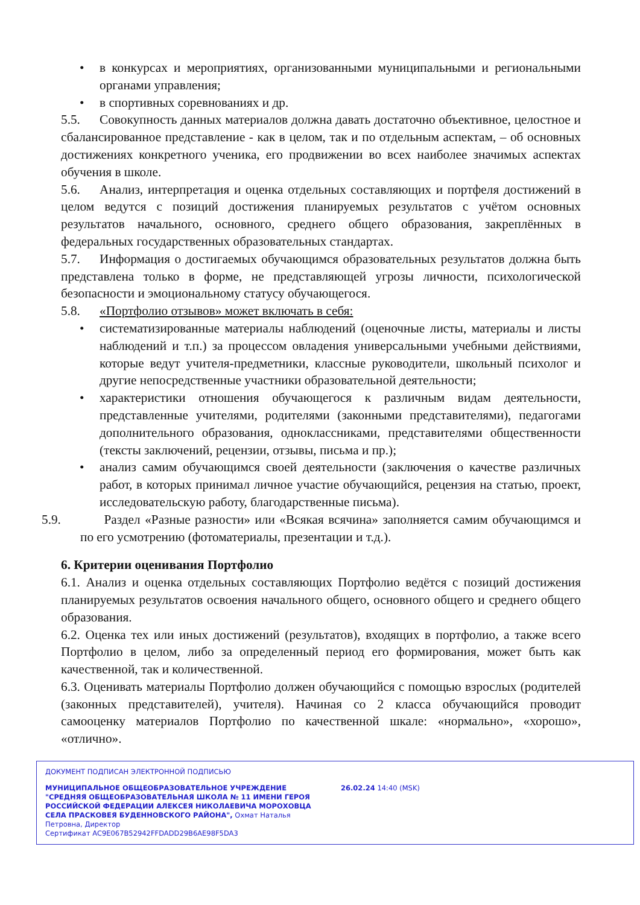• в конкурсах и мероприятиях, организованными муниципальными и региональными органами управления;
• в спортивных соревнованиях и др.
5.5. Совокупность данных материалов должна давать достаточно объективное, целостное и сбалансированное представление - как в целом, так и по отдельным аспектам, – об основных достижениях конкретного ученика, его продвижении во всех наиболее значимых аспектах обучения в школе.
5.6. Анализ, интерпретация и оценка отдельных составляющих и портфеля достижений в целом ведутся с позиций достижения планируемых результатов с учётом основных результатов начального, основного, среднего общего образования, закреплённых в федеральных государственных образовательных стандартах.
5.7. Информация о достигаемых обучающимся образовательных результатов должна быть представлена только в форме, не представляющей угрозы личности, психологической безопасности и эмоциональному статусу обучающегося.
5.8. «Портфолио отзывов» может включать в себя:
• систематизированные материалы наблюдений (оценочные листы, материалы и листы наблюдений и т.п.) за процессом овладения универсальными учебными действиями, которые ведут учителя-предметники, классные руководители, школьный психолог и другие непосредственные участники образовательной деятельности;
• характеристики отношения обучающегося к различным видам деятельности, представленные учителями, родителями (законными представителями), педагогами дополнительного образования, одноклассниками, представителями общественности (тексты заключений, рецензии, отзывы, письма и пр.);
• анализ самим обучающимся своей деятельности (заключения о качестве различных работ, в которых принимал личное участие обучающийся, рецензия на статью, проект, исследовательскую работу, благодарственные письма).
5.9. Раздел «Разные разности» или «Всякая всячина» заполняется самим обучающимся и по его усмотрению (фотоматериалы, презентации и т.д.).
6. Критерии оценивания Портфолио
6.1. Анализ и оценка отдельных составляющих Портфолио ведётся с позиций достижения планируемых результатов освоения начального общего, основного общего и среднего общего образования.
6.2. Оценка тех или иных достижений (результатов), входящих в портфолио, а также всего Портфолио в целом, либо за определенный период его формирования, может быть как качественной, так и количественной.
6.3. Оценивать материалы Портфолио должен обучающийся с помощью взрослых (родителей (законных представителей), учителя). Начиная со 2 класса обучающийся проводит самооценку материалов Портфолио по качественной шкале: «нормально», «хорошо», «отлично».
ДОКУМЕНТ ПОДПИСАН ЭЛЕКТРОННОЙ ПОДПИСЬЮ
МУНИЦИПАЛЬНОЕ ОБЩЕОБРАЗОВАТЕЛЬНОЕ УЧРЕЖДЕНИЕ "СРЕДНЯЯ ОБЩЕОБРАЗОВАТЕЛЬНАЯ ШКОЛА № 11 ИМЕНИ ГЕРОЯ РОССИЙСКОЙ ФЕДЕРАЦИИ АЛЕКСЕЯ НИКОЛАЕВИЧА МОРОХОВЦА СЕЛА ПРАСКОВЕЯ БУДЕННОВСКОГО РАЙОНА", Охмат Наталья Петровна, Директор
26.02.24 14:40 (MSK)
Сертификат AC9E067B52942FFDADD29B6AE98F5DA3